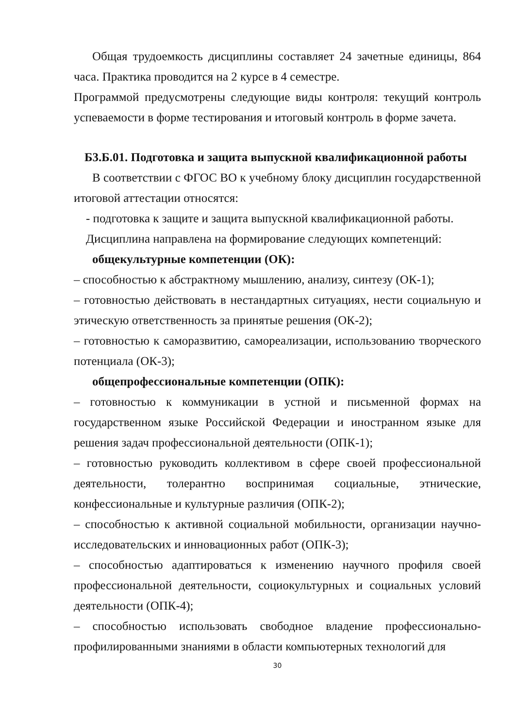Общая трудоемкость дисциплины составляет 24 зачетные единицы, 864 часа. Практика проводится на 2 курсе в 4 семестре.
Программой предусмотрены следующие виды контроля: текущий контроль успеваемости в форме тестирования и итоговый контроль в форме зачета.
Б3.Б.01. Подготовка и защита выпускной квалификационной работы
В соответствии с ФГОС ВО к учебному блоку дисциплин государственной итоговой аттестации относятся:
- подготовка к защите и защита выпускной квалификационной работы.
Дисциплина направлена на формирование следующих компетенций:
общекультурные компетенции (ОК):
– способностью к абстрактному мышлению, анализу, синтезу (ОК-1);
– готовностью действовать в нестандартных ситуациях, нести социальную и этическую ответственность за принятые решения (ОК-2);
– готовностью к саморазвитию, самореализации, использованию творческого потенциала (ОК-3);
общепрофессиональные компетенции (ОПК):
– готовностью к коммуникации в устной и письменной формах на государственном языке Российской Федерации и иностранном языке для решения задач профессиональной деятельности (ОПК-1);
– готовностью руководить коллективом в сфере своей профессиональной деятельности, толерантно воспринимая социальные, этнические, конфессиональные и культурные различия (ОПК-2);
– способностью к активной социальной мобильности, организации научно-исследовательских и инновационных работ (ОПК-3);
– способностью адаптироваться к изменению научного профиля своей профессиональной деятельности, социокультурных и социальных условий деятельности (ОПК-4);
– способностью использовать свободное владение профессионально-профилированными знаниями в области компьютерных технологий для
30